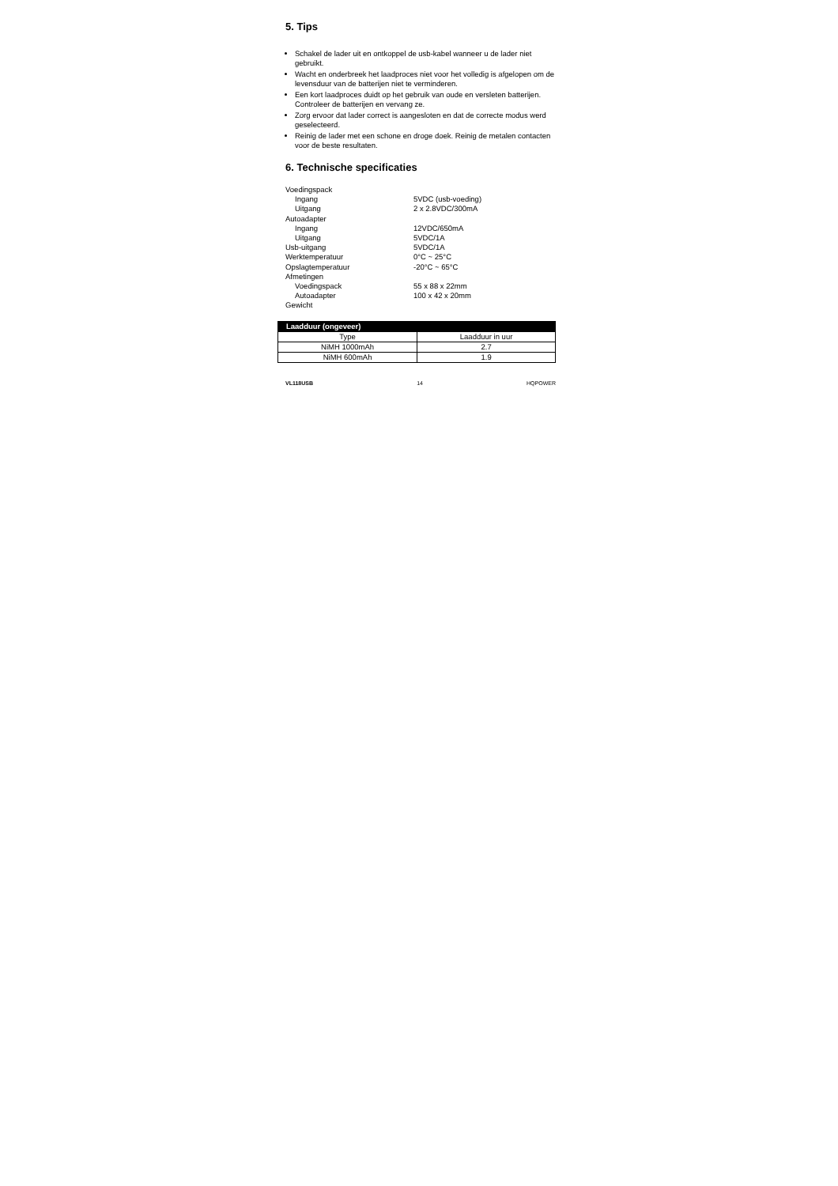5. Tips
Schakel de lader uit en ontkoppel de usb-kabel wanneer u de lader niet gebruikt.
Wacht en onderbreek het laadproces niet voor het volledig is afgelopen om de levensduur van de batterijen niet te verminderen.
Een kort laadproces duidt op het gebruik van oude en versleten batterijen. Controleer de batterijen en vervang ze.
Zorg ervoor dat lader correct is aangesloten en dat de correcte modus werd geselecteerd.
Reinig de lader met een schone en droge doek. Reinig de metalen contacten voor de beste resultaten.
6. Technische specificaties
| Voedingspack | |
| Ingang | 5VDC (usb-voeding) |
| Uitgang | 2 x 2.8VDC/300mA |
| Autoadapter | |
| Ingang | 12VDC/650mA |
| Uitgang | 5VDC/1A |
| Usb-uitgang | 5VDC/1A |
| Werktemperatuur | 0°C ~ 25°C |
| Opslagtemperatuur | -20°C ~ 65°C |
| Afmetingen | |
| Voedingspack | 55 x 88 x 22mm |
| Autoadapter | 100 x 42 x 20mm |
| Gewicht | |
| Laadduur (ongeveer) | |
| --- | --- |
| Type | Laadduur in uur |
| NiMH 1000mAh | 2.7 |
| NiMH 600mAh | 1.9 |
VL118USB 14 HQPOWER